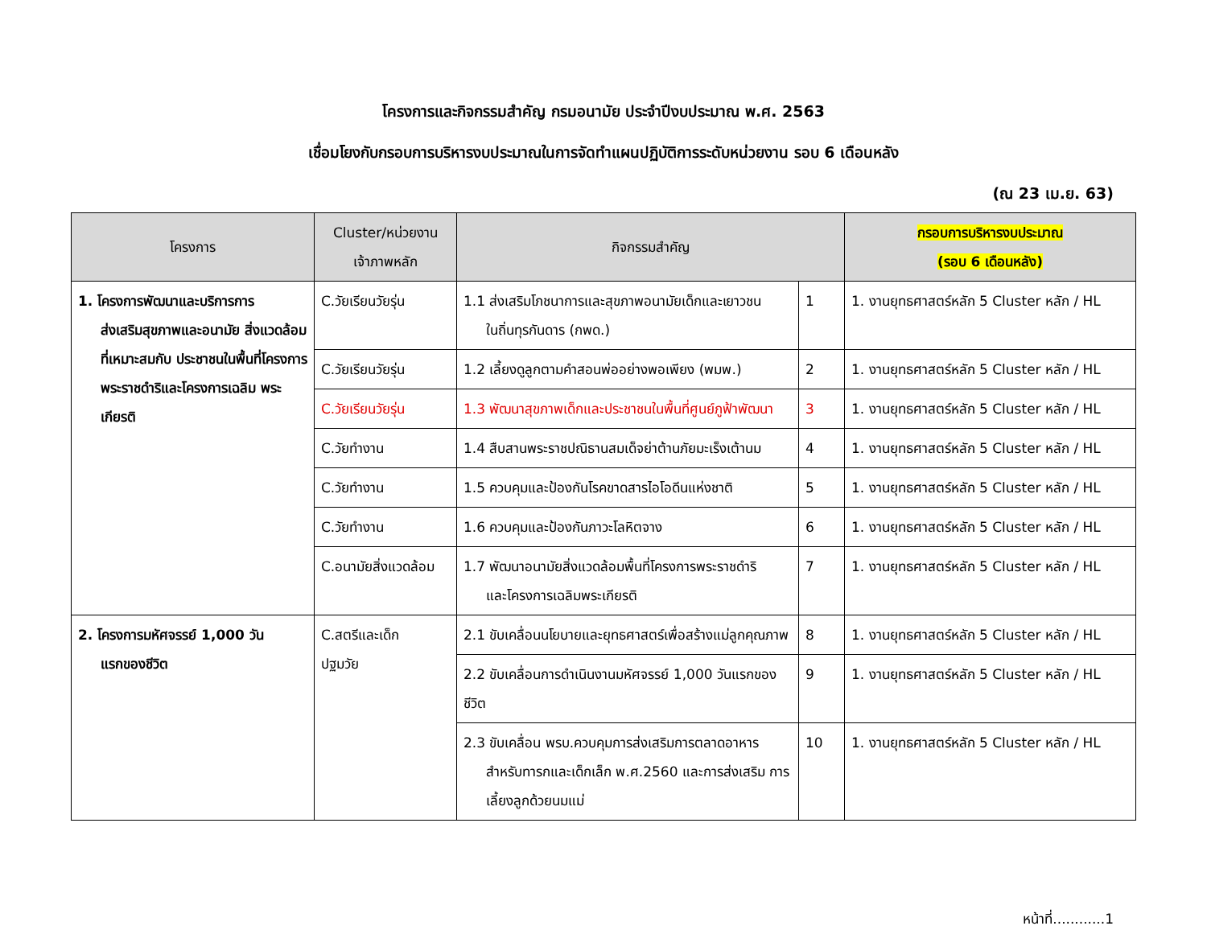โครงการและกิจกรรมสำคัญ กรมอนามัย ประจำปีงบประมาณ พ.ศ. 2563
เชื่อมโยงกับกรอบการบริหารงบประมาณในการจัดทำแผนปฏิบัติการระดับหน่วยงาน รอบ 6 เดือนหลัง
(ณ 23 เม.ย. 63)
| โครงการ | Cluster/หน่วยงาน เจ้าภาพหลัก | กิจกรรมสำคัญ | | กรอบการบริหารงบประมาณ (รอบ 6 เดือนหลัง) |
| --- | --- | --- | --- | --- |
| 1. โครงการพัฒนาและบริการการ ส่งเสริมสุขภาพและอนามัย สิ่งแวดล้อมที่เหมาะสมกับ ประชาชนในพื้นที่โครงการ พระราชดำริและโครงการเฉลิม พระเกียรติ | C.วัยเรียนวัยรุ่น | 1.1 ส่งเสริมโภชนาการและสุขภาพอนามัยเด็กและเยาวชน ในถิ่นทุรกันดาร (กพด.) | 1 | 1. งานยุทธศาสตร์หลัก 5 Cluster หลัก / HL |
| | C.วัยเรียนวัยรุ่น | 1.2 เลี้ยงดูลูกตามคำสอนพ่ออย่างพอเพียง (พมพ.) | 2 | 1. งานยุทธศาสตร์หลัก 5 Cluster หลัก / HL |
| | C.วัยเรียนวัยรุ่น | 1.3 พัฒนาสุขภาพเด็กและประชาชนในพื้นที่ศูนย์ภูฟ้าพัฒนา | 3 | 1. งานยุทธศาสตร์หลัก 5 Cluster หลัก / HL |
| | C.วัยทำงาน | 1.4 สืบสานพระราชปณิธานสมเด็จย่าต้านภัยมะเร็งเต้านม | 4 | 1. งานยุทธศาสตร์หลัก 5 Cluster หลัก / HL |
| | C.วัยทำงาน | 1.5 ควบคุมและป้องกันโรคขาดสารไอโอดีนแห่งชาติ | 5 | 1. งานยุทธศาสตร์หลัก 5 Cluster หลัก / HL |
| | C.วัยทำงาน | 1.6 ควบคุมและป้องกันภาวะโลหิตจาง | 6 | 1. งานยุทธศาสตร์หลัก 5 Cluster หลัก / HL |
| | C.อนามัยสิ่งแวดล้อม | 1.7 พัฒนาอนามัยสิ่งแวดล้อมพื้นที่โครงการพระราชดำริ และโครงการเฉลิมพระเกียรติ | 7 | 1. งานยุทธศาสตร์หลัก 5 Cluster หลัก / HL |
| 2. โครงการมหัศจรรย์ 1,000 วัน แรกของชีวิต | C.สตรีและเด็ก ปฐมวัย | 2.1 ขับเคลื่อนนโยบายและยุทธศาสตร์เพื่อสร้างแม่ลูกคุณภาพ | 8 | 1. งานยุทธศาสตร์หลัก 5 Cluster หลัก / HL |
| | | 2.2 ขับเคลื่อนการดำเนินงานมหัศจรรย์ 1,000 วันแรกของชีวิต | 9 | 1. งานยุทธศาสตร์หลัก 5 Cluster หลัก / HL |
| | | 2.3 ขับเคลื่อน พรบ.ควบคุมการส่งเสริมการตลาดอาหาร สำหรับทารกและเด็กเล็ก พ.ศ.2560 และการส่งเสริม การเลี้ยงลูกด้วยนมแม่ | 10 | 1. งานยุทธศาสตร์หลัก 5 Cluster หลัก / HL |
หน้าที่............1